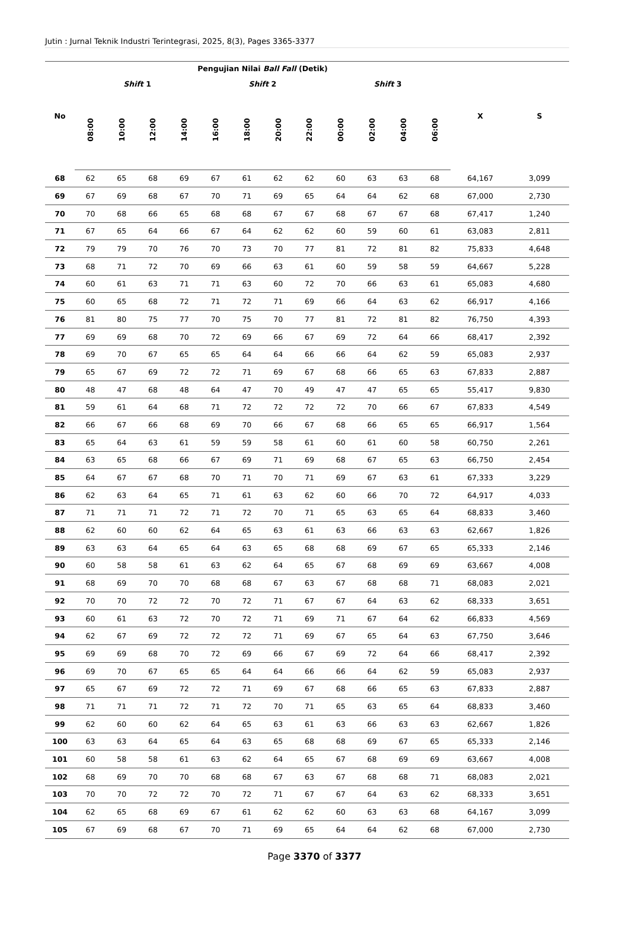Jutin : Jurnal Teknik Industri Terintegrasi, 2025, 8(3), Pages 3365-3377
| No | Pengujian Nilai Ball Fall (Detik) | | | | | | | | | | | | X | S |
| --- | --- | --- | --- | --- | --- | --- | --- | --- | --- | --- | --- | --- | --- | --- |
| | Shift 1 | | | | Shift 2 | | | | Shift 3 | | | | | |
| | 08:00 | 10:00 | 12:00 | 14:00 | 16:00 | 18:00 | 20:00 | 22:00 | 00:00 | 02:00 | 04:00 | 06:00 | | |
| 68 | 62 | 65 | 68 | 69 | 67 | 61 | 62 | 62 | 60 | 63 | 63 | 68 | 64,167 | 3,099 |
| 69 | 67 | 69 | 68 | 67 | 70 | 71 | 69 | 65 | 64 | 64 | 62 | 68 | 67,000 | 2,730 |
| 70 | 70 | 68 | 66 | 65 | 68 | 68 | 67 | 67 | 68 | 67 | 67 | 68 | 67,417 | 1,240 |
| 71 | 67 | 65 | 64 | 66 | 67 | 64 | 62 | 62 | 60 | 59 | 60 | 61 | 63,083 | 2,811 |
| 72 | 79 | 79 | 70 | 76 | 70 | 73 | 70 | 77 | 81 | 72 | 81 | 82 | 75,833 | 4,648 |
| 73 | 68 | 71 | 72 | 70 | 69 | 66 | 63 | 61 | 60 | 59 | 58 | 59 | 64,667 | 5,228 |
| 74 | 60 | 61 | 63 | 71 | 71 | 63 | 60 | 72 | 70 | 66 | 63 | 61 | 65,083 | 4,680 |
| 75 | 60 | 65 | 68 | 72 | 71 | 72 | 71 | 69 | 66 | 64 | 63 | 62 | 66,917 | 4,166 |
| 76 | 81 | 80 | 75 | 77 | 70 | 75 | 70 | 77 | 81 | 72 | 81 | 82 | 76,750 | 4,393 |
| 77 | 69 | 69 | 68 | 70 | 72 | 69 | 66 | 67 | 69 | 72 | 64 | 66 | 68,417 | 2,392 |
| 78 | 69 | 70 | 67 | 65 | 65 | 64 | 64 | 66 | 66 | 64 | 62 | 59 | 65,083 | 2,937 |
| 79 | 65 | 67 | 69 | 72 | 72 | 71 | 69 | 67 | 68 | 66 | 65 | 63 | 67,833 | 2,887 |
| 80 | 48 | 47 | 68 | 48 | 64 | 47 | 70 | 49 | 47 | 47 | 65 | 65 | 55,417 | 9,830 |
| 81 | 59 | 61 | 64 | 68 | 71 | 72 | 72 | 72 | 72 | 70 | 66 | 67 | 67,833 | 4,549 |
| 82 | 66 | 67 | 66 | 68 | 69 | 70 | 66 | 67 | 68 | 66 | 65 | 65 | 66,917 | 1,564 |
| 83 | 65 | 64 | 63 | 61 | 59 | 59 | 58 | 61 | 60 | 61 | 60 | 58 | 60,750 | 2,261 |
| 84 | 63 | 65 | 68 | 66 | 67 | 69 | 71 | 69 | 68 | 67 | 65 | 63 | 66,750 | 2,454 |
| 85 | 64 | 67 | 67 | 68 | 70 | 71 | 70 | 71 | 69 | 67 | 63 | 61 | 67,333 | 3,229 |
| 86 | 62 | 63 | 64 | 65 | 71 | 61 | 63 | 62 | 60 | 66 | 70 | 72 | 64,917 | 4,033 |
| 87 | 71 | 71 | 71 | 72 | 71 | 72 | 70 | 71 | 65 | 63 | 65 | 64 | 68,833 | 3,460 |
| 88 | 62 | 60 | 60 | 62 | 64 | 65 | 63 | 61 | 63 | 66 | 63 | 63 | 62,667 | 1,826 |
| 89 | 63 | 63 | 64 | 65 | 64 | 63 | 65 | 68 | 68 | 69 | 67 | 65 | 65,333 | 2,146 |
| 90 | 60 | 58 | 58 | 61 | 63 | 62 | 64 | 65 | 67 | 68 | 69 | 69 | 63,667 | 4,008 |
| 91 | 68 | 69 | 70 | 70 | 68 | 68 | 67 | 63 | 67 | 68 | 68 | 71 | 68,083 | 2,021 |
| 92 | 70 | 70 | 72 | 72 | 70 | 72 | 71 | 67 | 67 | 64 | 63 | 62 | 68,333 | 3,651 |
| 93 | 60 | 61 | 63 | 72 | 70 | 72 | 71 | 69 | 71 | 67 | 64 | 62 | 66,833 | 4,569 |
| 94 | 62 | 67 | 69 | 72 | 72 | 72 | 71 | 69 | 67 | 65 | 64 | 63 | 67,750 | 3,646 |
| 95 | 69 | 69 | 68 | 70 | 72 | 69 | 66 | 67 | 69 | 72 | 64 | 66 | 68,417 | 2,392 |
| 96 | 69 | 70 | 67 | 65 | 65 | 64 | 64 | 66 | 66 | 64 | 62 | 59 | 65,083 | 2,937 |
| 97 | 65 | 67 | 69 | 72 | 72 | 71 | 69 | 67 | 68 | 66 | 65 | 63 | 67,833 | 2,887 |
| 98 | 71 | 71 | 71 | 72 | 71 | 72 | 70 | 71 | 65 | 63 | 65 | 64 | 68,833 | 3,460 |
| 99 | 62 | 60 | 60 | 62 | 64 | 65 | 63 | 61 | 63 | 66 | 63 | 63 | 62,667 | 1,826 |
| 100 | 63 | 63 | 64 | 65 | 64 | 63 | 65 | 68 | 68 | 69 | 67 | 65 | 65,333 | 2,146 |
| 101 | 60 | 58 | 58 | 61 | 63 | 62 | 64 | 65 | 67 | 68 | 69 | 69 | 63,667 | 4,008 |
| 102 | 68 | 69 | 70 | 70 | 68 | 68 | 67 | 63 | 67 | 68 | 68 | 71 | 68,083 | 2,021 |
| 103 | 70 | 70 | 72 | 72 | 70 | 72 | 71 | 67 | 67 | 64 | 63 | 62 | 68,333 | 3,651 |
| 104 | 62 | 65 | 68 | 69 | 67 | 61 | 62 | 62 | 60 | 63 | 63 | 68 | 64,167 | 3,099 |
| 105 | 67 | 69 | 68 | 67 | 70 | 71 | 69 | 65 | 64 | 64 | 62 | 68 | 67,000 | 2,730 |
Page 3370 of 3377